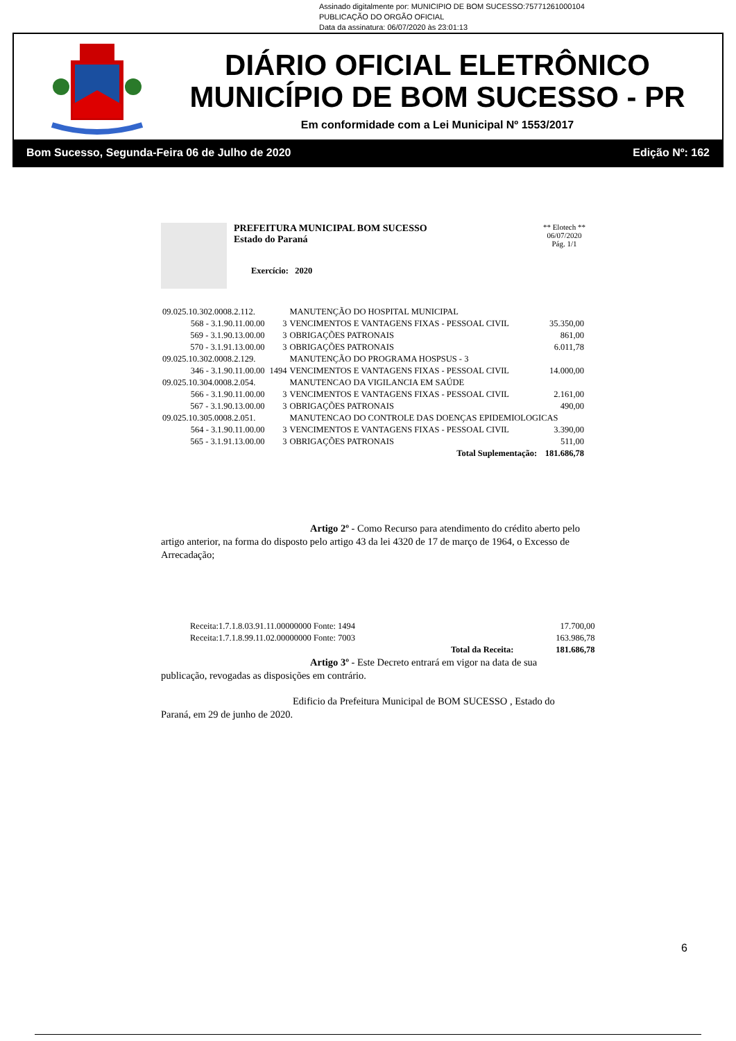Assinado digitalmente por: MUNICIPIO DE BOM SUCESSO:75771261000104
PUBLICAÇÃO DO ORGÃO OFICIAL
Data da assinatura: 06/07/2020 às 23:01:13
DIÁRIO OFICIAL ELETRÔNICO
MUNICÍPIO DE BOM SUCESSO - PR
Em conformidade com a Lei Municipal Nº 1553/2017
Bom Sucesso, Segunda-Feira 06 de Julho de 2020 Edição Nº: 162
PREFEITURA MUNICIPAL BOM SUCESSO
Estado do Paraná
Exercício: 2020
** Elotech **
06/07/2020
Pág. 1/1
| 09.025.10.302.0008.2.112. | | MANUTENÇÃO DO HOSPITAL MUNICIPAL | |
| 568 - 3.1.90.11.00.00 | 3 | VENCIMENTOS E VANTAGENS FIXAS - PESSOAL CIVIL | 35.350,00 |
| 569 - 3.1.90.13.00.00 | 3 | OBRIGAÇÕES PATRONAIS | 861,00 |
| 570 - 3.1.91.13.00.00 | 3 | OBRIGAÇÕES PATRONAIS | 6.011,78 |
| 09.025.10.302.0008.2.129. | | MANUTENÇÃO DO PROGRAMA HOSPSUS - 3 | |
| 346 - 3.1.90.11.00.00 | 1494 | VENCIMENTOS E VANTAGENS FIXAS - PESSOAL CIVIL | 14.000,00 |
| 09.025.10.304.0008.2.054. | | MANUTENCAO DA VIGILANCIA EM SAÚDE | |
| 566 - 3.1.90.11.00.00 | 3 | VENCIMENTOS E VANTAGENS FIXAS - PESSOAL CIVIL | 2.161,00 |
| 567 - 3.1.90.13.00.00 | 3 | OBRIGAÇÕES PATRONAIS | 490,00 |
| 09.025.10.305.0008.2.051. | | MANUTENCAO DO CONTROLE DAS DOENÇAS EPIDEMIOLOGICAS | |
| 564 - 3.1.90.11.00.00 | 3 | VENCIMENTOS E VANTAGENS FIXAS - PESSOAL CIVIL | 3.390,00 |
| 565 - 3.1.91.13.00.00 | 3 | OBRIGAÇÕES PATRONAIS | 511,00 |
| Total Suplementação: | | | 181.686,78 |
Artigo 2º - Como Recurso para atendimento do crédito aberto pelo artigo anterior, na forma do disposto pelo artigo 43 da lei 4320 de 17 de março de 1964, o Excesso de Arrecadação;
| Receita:1.7.1.8.03.91.11.00000000 Fonte: 1494 | 17.700,00 |
| Receita:1.7.1.8.99.11.02.00000000 Fonte: 7003 | 163.986,78 |
| Total da Receita: | 181.686,78 |
Artigo 3º - Este Decreto entrará em vigor na data de sua publicação, revogadas as disposições em contrário.
Edificio da Prefeitura Municipal de BOM SUCESSO , Estado do Paraná, em 29 de junho de 2020.
6